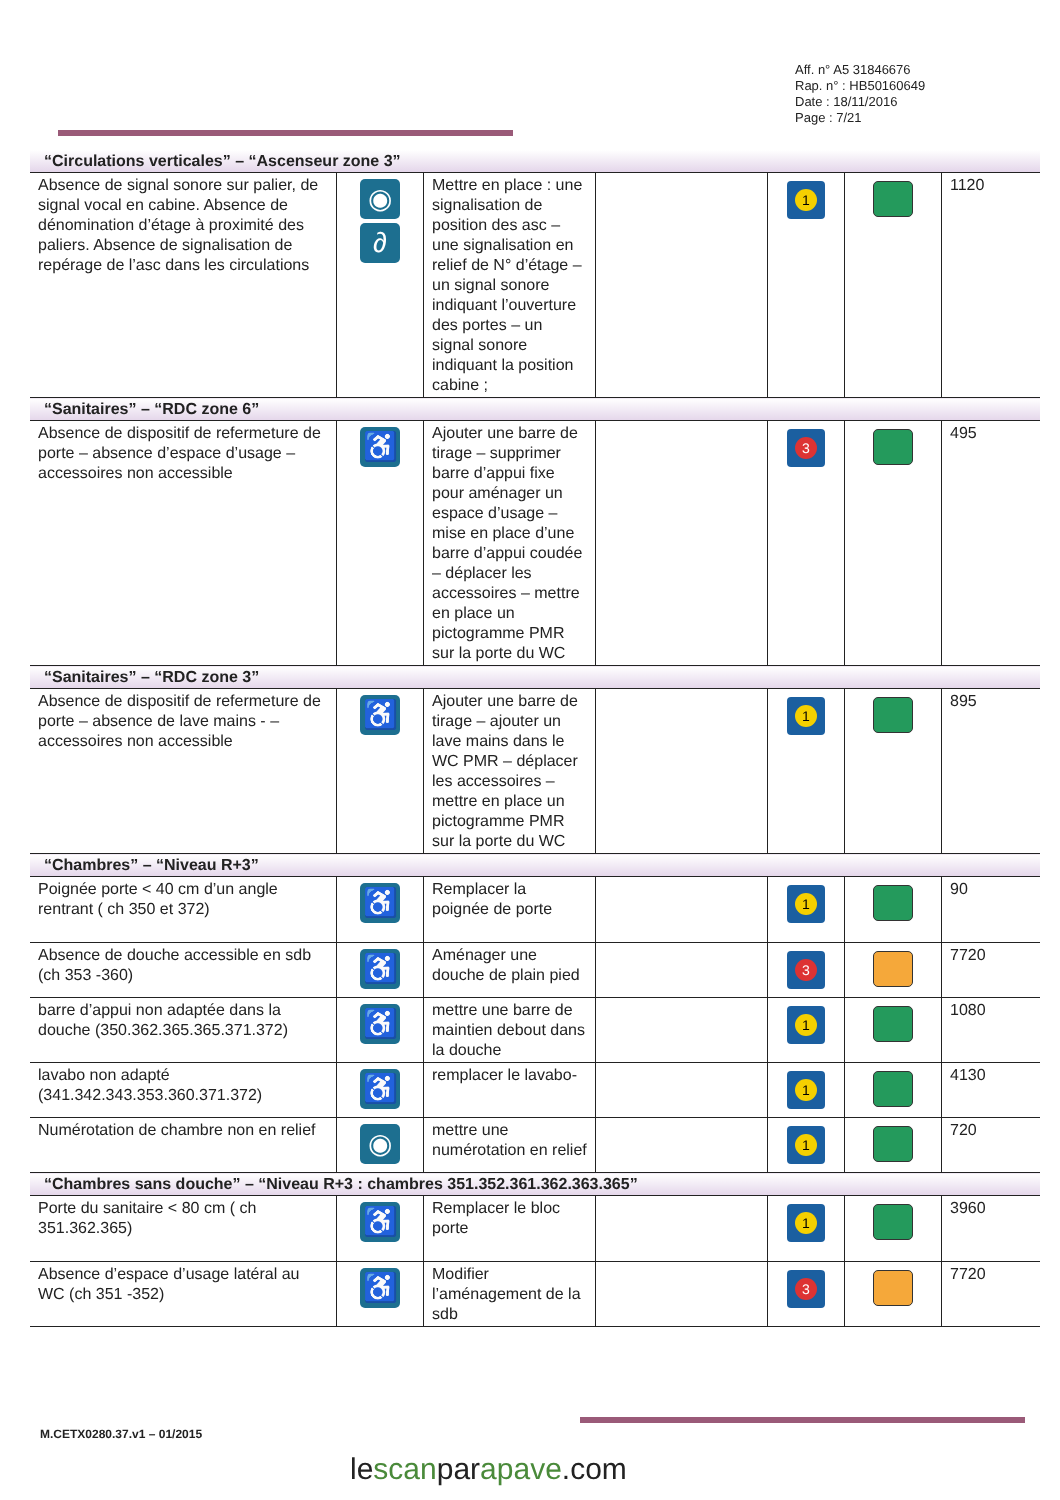Aff. n° A5 31846676
Rap. n° : HB50160649
Date : 18/11/2016
Page : 7/21
| “Circulations verticales” – “Ascenseur zone 3” | | | | | | |
| Absence de signal sonore sur palier, de signal vocal en cabine. Absence de dénomination d’étage à proximité des paliers. Absence de signalisation de repérage de l’asc dans les circulations | ◉ ∂ | Mettre en place : une signalisation de position des asc – une signalisation en relief de N° d’étage – un signal sonore indiquant l’ouverture des portes – un signal sonore indiquant la position cabine ; | | 1 | | 1120 |
| “Sanitaires” – “RDC zone 6” | | | | | | |
| Absence de dispositif de refermeture de porte – absence d’espace d’usage – accessoires non accessible | ♿ | Ajouter une barre de tirage – supprimer barre d’appui fixe pour aménager un espace d’usage – mise en place d’une barre d’appui coudée – déplacer les accessoires – mettre en place un pictogramme PMR sur la porte du WC | | 3 | | 495 |
| “Sanitaires” – “RDC zone 3” | | | | | | |
| Absence de dispositif de refermeture de porte – absence de lave mains - – accessoires non accessible | ♿ | Ajouter une barre de tirage – ajouter un lave mains dans le WC PMR – déplacer les accessoires – mettre en place un pictogramme PMR sur la porte du WC | | 1 | | 895 |
| “Chambres” – “Niveau R+3” | | | | | | |
| Poignée porte < 40 cm d’un angle rentrant ( ch 350 et 372) | ♿ | Remplacer la poignée de porte | | 1 | | 90 |
| Absence de douche accessible en sdb (ch 353 -360) | ♿ | Aménager une douche de plain pied | | 3 | | 7720 |
| barre d’appui non adaptée dans la douche (350.362.365.365.371.372) | ♿ | mettre une barre de maintien debout dans la douche | | 1 | | 1080 |
| lavabo non adapté (341.342.343.353.360.371.372) | ♿ | remplacer le lavabo- | | 1 | | 4130 |
| Numérotation de chambre non en relief | ◉ | mettre une numérotation en relief | | 1 | | 720 |
| “Chambres sans douche” – “Niveau R+3 : chambres 351.352.361.362.363.365” | | | | | | |
| Porte du sanitaire < 80 cm ( ch 351.362.365) | ♿ | Remplacer le bloc porte | | 1 | | 3960 |
| Absence d’espace d’usage latéral au WC (ch 351 -352) | ♿ | Modifier l’aménagement de la sdb | | 3 | | 7720 |
M.CETX0280.37.v1 – 01/2015
lescanparapave.com